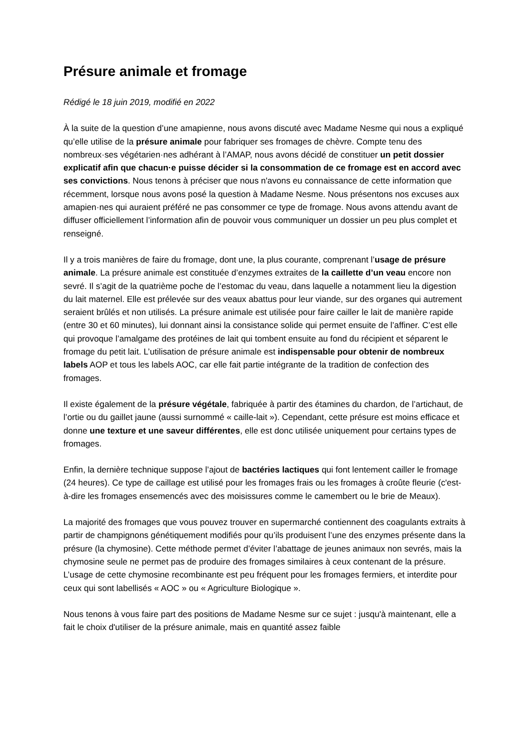Présure animale et fromage
Rédigé le 18 juin 2019, modifié en 2022
À la suite de la question d’une amapienne, nous avons discuté avec Madame Nesme qui nous a expliqué qu’elle utilise de la présure animale pour fabriquer ses fromages de chèvre. Compte tenu des nombreux·ses végétarien·nes adhérant à l’AMAP, nous avons décidé de constituer un petit dossier explicatif afin que chacun·e puisse décider si la consommation de ce fromage est en accord avec ses convictions. Nous tenons à préciser que nous n'avons eu connaissance de cette information que récemment, lorsque nous avons posé la question à Madame Nesme. Nous présentons nos excuses aux amapien·nes qui auraient préféré ne pas consommer ce type de fromage. Nous avons attendu avant de diffuser officiellement l’information afin de pouvoir vous communiquer un dossier un peu plus complet et renseigné.
Il y a trois manières de faire du fromage, dont une, la plus courante, comprenant l’usage de présure animale. La présure animale est constituée d’enzymes extraites de la caillette d’un veau encore non sevré. Il s’agit de la quatrième poche de l’estomac du veau, dans laquelle a notamment lieu la digestion du lait maternel. Elle est prélevée sur des veaux abattus pour leur viande, sur des organes qui autrement seraient brûlés et non utilisés. La présure animale est utilisée pour faire cailler le lait de manière rapide (entre 30 et 60 minutes), lui donnant ainsi la consistance solide qui permet ensuite de l’affiner. C’est elle qui provoque l’amalgame des protéines de lait qui tombent ensuite au fond du récipient et séparent le fromage du petit lait. L’utilisation de présure animale est indispensable pour obtenir de nombreux labels AOP et tous les labels AOC, car elle fait partie intégrante de la tradition de confection des fromages.
Il existe également de la présure végétale, fabriquée à partir des étamines du chardon, de l’artichaut, de l’ortie ou du gaillet jaune (aussi surnommé « caille-lait »). Cependant, cette présure est moins efficace et donne une texture et une saveur différentes, elle est donc utilisée uniquement pour certains types de fromages.
Enfin, la dernière technique suppose l’ajout de bactéries lactiques qui font lentement cailler le fromage (24 heures). Ce type de caillage est utilisé pour les fromages frais ou les fromages à croûte fleurie (c'est-à-dire les fromages ensemencés avec des moisissures comme le camembert ou le brie de Meaux).
La majorité des fromages que vous pouvez trouver en supermarché contiennent des coagulants extraits à partir de champignons génétiquement modifiés pour qu’ils produisent l’une des enzymes présente dans la présure (la chymosine). Cette méthode permet d’éviter l’abattage de jeunes animaux non sevrés, mais la chymosine seule ne permet pas de produire des fromages similaires à ceux contenant de la présure. L’usage de cette chymosine recombinante est peu fréquent pour les fromages fermiers, et interdite pour ceux qui sont labellisés « AOC » ou « Agriculture Biologique ».
Nous tenons à vous faire part des positions de Madame Nesme sur ce sujet : jusqu'à maintenant, elle a fait le choix d'utiliser de la présure animale, mais en quantité assez faible